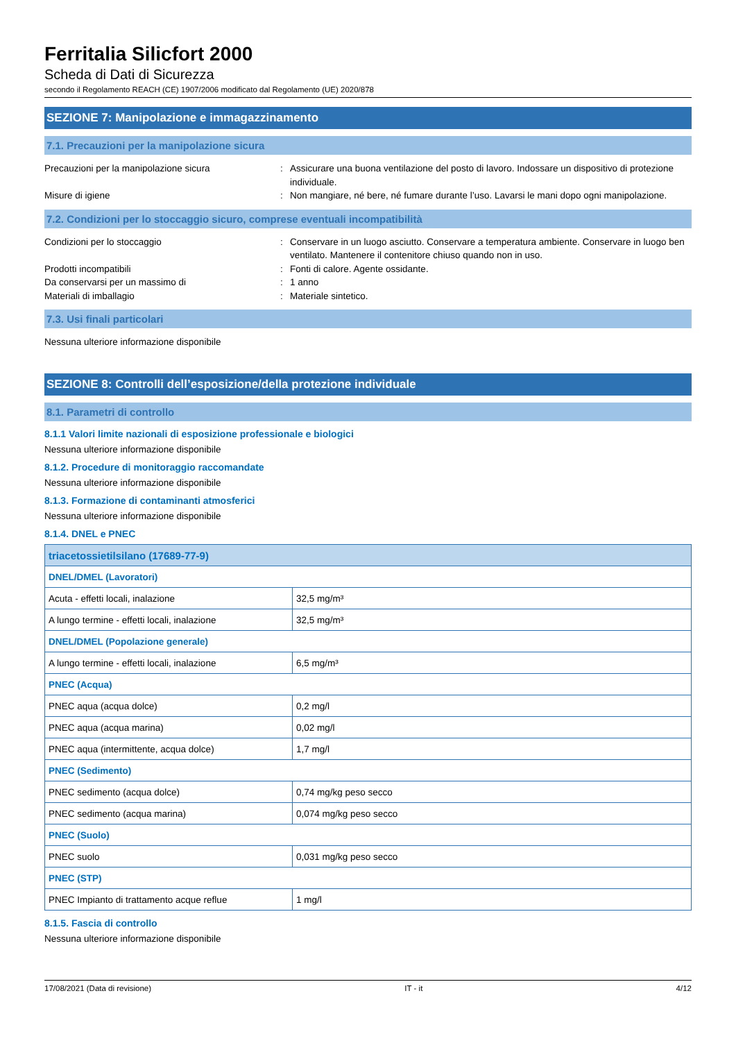Ferritalia Silicfort 2000
Scheda di Dati di Sicurezza
secondo il Regolamento REACH (CE) 1907/2006 modificato dal Regolamento (UE) 2020/878
SEZIONE 7: Manipolazione e immagazzinamento
7.1. Precauzioni per la manipolazione sicura
Precauzioni per la manipolazione sicura : Assicurare una buona ventilazione del posto di lavoro. Indossare un dispositivo di protezione individuale.
Misure di igiene : Non mangiare, né bere, né fumare durante l’uso. Lavarsi le mani dopo ogni manipolazione.
7.2. Condizioni per lo stoccaggio sicuro, comprese eventuali incompatibilità
Condizioni per lo stoccaggio : Conservare in un luogo asciutto. Conservare a temperatura ambiente. Conservare in luogo ben ventilato. Mantenere il contenitore chiuso quando non in uso.
Prodotti incompatibili : Fonti di calore. Agente ossidante.
Da conservarsi per un massimo di : 1 anno
Materiali di imballagio : Materiale sintetico.
7.3. Usi finali particolari
Nessuna ulteriore informazione disponibile
SEZIONE 8: Controlli dell’esposizione/della protezione individuale
8.1. Parametri di controllo
8.1.1 Valori limite nazionali di esposizione professionale e biologici
Nessuna ulteriore informazione disponibile
8.1.2. Procedure di monitoraggio raccomandate
Nessuna ulteriore informazione disponibile
8.1.3. Formazione di contaminanti atmosferici
Nessuna ulteriore informazione disponibile
8.1.4. DNEL e PNEC
| triacetossietilsilano (17689-77-9) | |
| --- | --- |
| DNEL/DMEL (Lavoratori) | |
| Acuta - effetti locali, inalazione | 32,5 mg/m³ |
| A lungo termine - effetti locali, inalazione | 32,5 mg/m³ |
| DNEL/DMEL (Popolazione generale) | |
| A lungo termine - effetti locali, inalazione | 6,5 mg/m³ |
| PNEC (Acqua) | |
| PNEC aqua (acqua dolce) | 0,2 mg/l |
| PNEC aqua (acqua marina) | 0,02 mg/l |
| PNEC aqua (intermittente, acqua dolce) | 1,7 mg/l |
| PNEC (Sedimento) | |
| PNEC sedimento (acqua dolce) | 0,74 mg/kg peso secco |
| PNEC sedimento (acqua marina) | 0,074 mg/kg peso secco |
| PNEC (Suolo) | |
| PNEC suolo | 0,031 mg/kg peso secco |
| PNEC (STP) | |
| PNEC Impianto di trattamento acque reflue | 1 mg/l |
8.1.5. Fascia di controllo
Nessuna ulteriore informazione disponibile
17/08/2021 (Data di revisione) IT - it 4/12